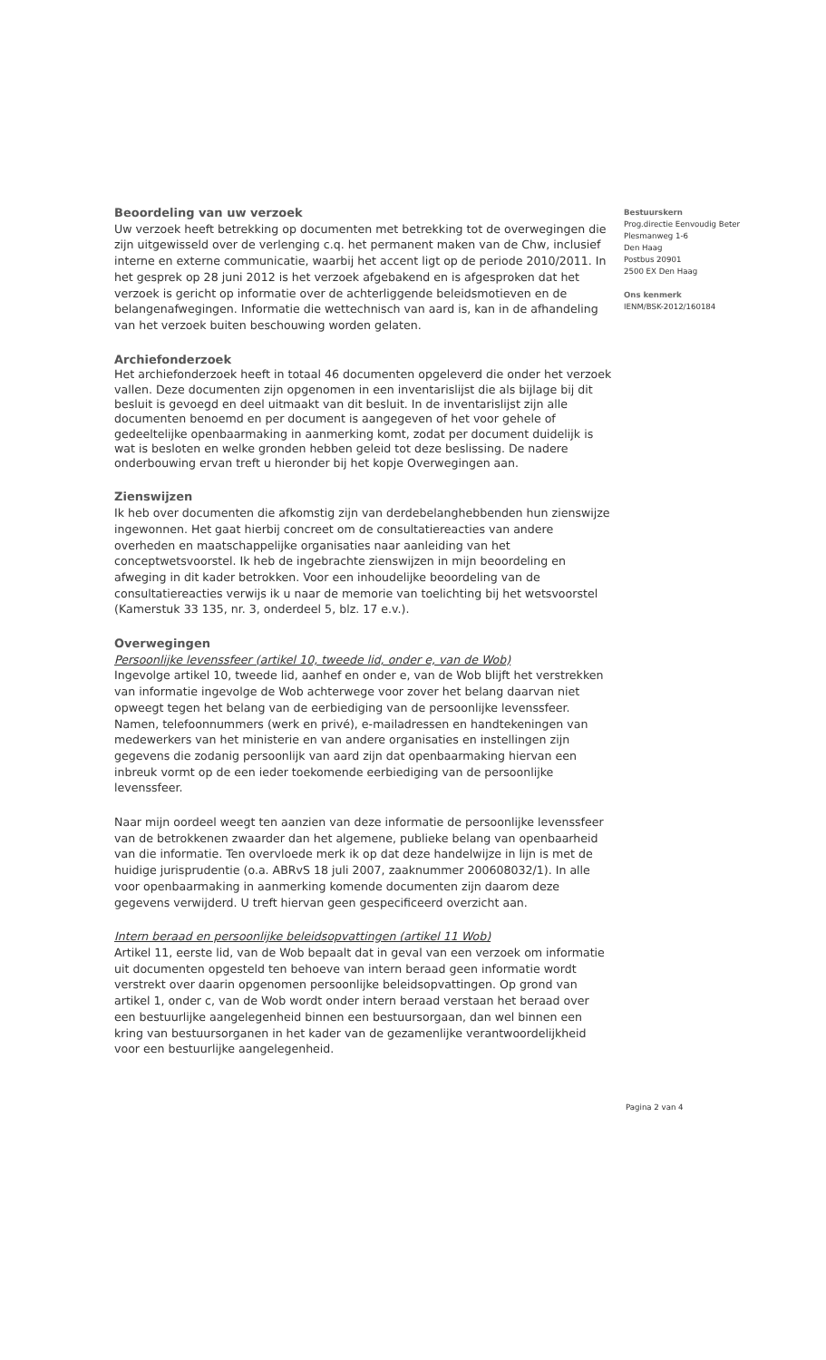Beoordeling van uw verzoek
Uw verzoek heeft betrekking op documenten met betrekking tot de overwegingen die zijn uitgewisseld over de verlenging c.q. het permanent maken van de Chw, inclusief interne en externe communicatie, waarbij het accent ligt op de periode 2010/2011. In het gesprek op 28 juni 2012 is het verzoek afgebakend en is afgesproken dat het verzoek is gericht op informatie over de achterliggende beleidsmotieven en de belangenafwegingen. Informatie die wettechnisch van aard is, kan in de afhandeling van het verzoek buiten beschouwing worden gelaten.
Archiefonderzoek
Het archiefonderzoek heeft in totaal 46 documenten opgeleverd die onder het verzoek vallen. Deze documenten zijn opgenomen in een inventarislijst die als bijlage bij dit besluit is gevoegd en deel uitmaakt van dit besluit. In de inventarislijst zijn alle documenten benoemd en per document is aangegeven of het voor gehele of gedeeltelijke openbaarmaking in aanmerking komt, zodat per document duidelijk is wat is besloten en welke gronden hebben geleid tot deze beslissing. De nadere onderbouwing ervan treft u hieronder bij het kopje Overwegingen aan.
Zienswijzen
Ik heb over documenten die afkomstig zijn van derdebelanghebbenden hun zienswijze ingewonnen. Het gaat hierbij concreet om de consultatiereacties van andere overheden en maatschappelijke organisaties naar aanleiding van het conceptwetsvoorstel. Ik heb de ingebrachte zienswijzen in mijn beoordeling en afweging in dit kader betrokken. Voor een inhoudelijke beoordeling van de consultatiereacties verwijs ik u naar de memorie van toelichting bij het wetsvoorstel (Kamerstuk 33 135, nr. 3, onderdeel 5, blz. 17 e.v.).
Overwegingen
Persoonlijke levenssfeer (artikel 10, tweede lid, onder e, van de Wob)
Ingevolge artikel 10, tweede lid, aanhef en onder e, van de Wob blijft het verstrekken van informatie ingevolge de Wob achterwege voor zover het belang daarvan niet opweegt tegen het belang van de eerbiediging van de persoonlijke levenssfeer. Namen, telefoonnummers (werk en privé), e-mailadressen en handtekeningen van medewerkers van het ministerie en van andere organisaties en instellingen zijn gegevens die zodanig persoonlijk van aard zijn dat openbaarmaking hiervan een inbreuk vormt op de een ieder toekomende eerbiediging van de persoonlijke levenssfeer.
Naar mijn oordeel weegt ten aanzien van deze informatie de persoonlijke levenssfeer van de betrokkenen zwaarder dan het algemene, publieke belang van openbaarheid van die informatie. Ten overvloede merk ik op dat deze handelwijze in lijn is met de huidige jurisprudentie (o.a. ABRvS 18 juli 2007, zaaknummer 200608032/1). In alle voor openbaarmaking in aanmerking komende documenten zijn daarom deze gegevens verwijderd. U treft hiervan geen gespecificeerd overzicht aan.
Intern beraad en persoonlijke beleidsopvattingen (artikel 11 Wob)
Artikel 11, eerste lid, van de Wob bepaalt dat in geval van een verzoek om informatie uit documenten opgesteld ten behoeve van intern beraad geen informatie wordt verstrekt over daarin opgenomen persoonlijke beleidsopvattingen. Op grond van artikel 1, onder c, van de Wob wordt onder intern beraad verstaan het beraad over een bestuurlijke aangelegenheid binnen een bestuursorgaan, dan wel binnen een kring van bestuursorganen in het kader van de gezamenlijke verantwoordelijkheid voor een bestuurlijke aangelegenheid.
Bestuurskern
Prog.directie Eenvoudig Beter
Plesmanweg 1-6
Den Haag
Postbus 20901
2500 EX Den Haag
Ons kenmerk
IENM/BSK-2012/160184
Pagina 2 van 4